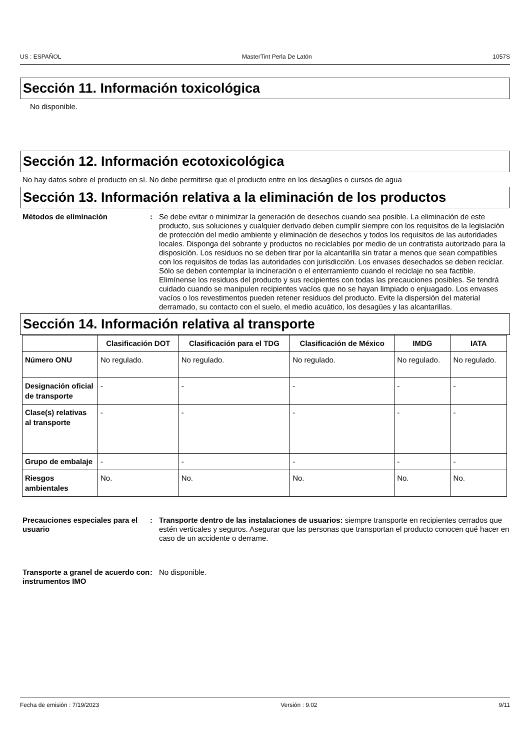US : ESPAÑOL MasterTint Perla De Latón 1057S
Sección 11. Información toxicológica
No disponible.
Sección 12. Información ecotoxicológica
No hay datos sobre el producto en sí. No debe permitirse que el producto entre en los desagües o cursos de agua
Sección 13. Información relativa a la eliminación de los productos
Métodos de eliminación : Se debe evitar o minimizar la generación de desechos cuando sea posible. La eliminación de este producto, sus soluciones y cualquier derivado deben cumplir siempre con los requisitos de la legislación de protección del medio ambiente y eliminación de desechos y todos los requisitos de las autoridades locales. Disponga del sobrante y productos no reciclables por medio de un contratista autorizado para la disposición. Los residuos no se deben tirar por la alcantarilla sin tratar a menos que sean compatibles con los requisitos de todas las autoridades con jurisdicción. Los envases desechados se deben reciclar. Sólo se deben contemplar la incineración o el enterramiento cuando el reciclaje no sea factible. Elimínense los residuos del producto y sus recipientes con todas las precauciones posibles. Se tendrá cuidado cuando se manipulen recipientes vacíos que no se hayan limpiado o enjuagado. Los envases vacíos o los revestimentos pueden retener residuos del producto. Evite la dispersión del material derramado, su contacto con el suelo, el medio acuático, los desagües y las alcantarillas.
Sección 14. Información relativa al transporte
| | Clasificación DOT | Clasificación para el TDG | Clasificación de México | IMDG | IATA |
| --- | --- | --- | --- | --- | --- |
| Número ONU | No regulado. | No regulado. | No regulado. | No regulado. | No regulado. |
| Designación oficial de transporte | - | - | - | - | - |
| Clase(s) relativas al transporte | - | - | - | - | - |
| Grupo de embalaje | - | - | - | - | - |
| Riesgos ambientales | No. | No. | No. | No. | No. |
Precauciones especiales para el usuario
: Transporte dentro de las instalaciones de usuarios: siempre transporte en recipientes cerrados que estén verticales y seguros. Asegurar que las personas que transportan el producto conocen qué hacer en caso de un accidente o derrame.
Transporte a granel de acuerdo con instrumentos IMO
: No disponible.
Fecha de emisión : 7/19/2023 Versión : 9.02 9/11